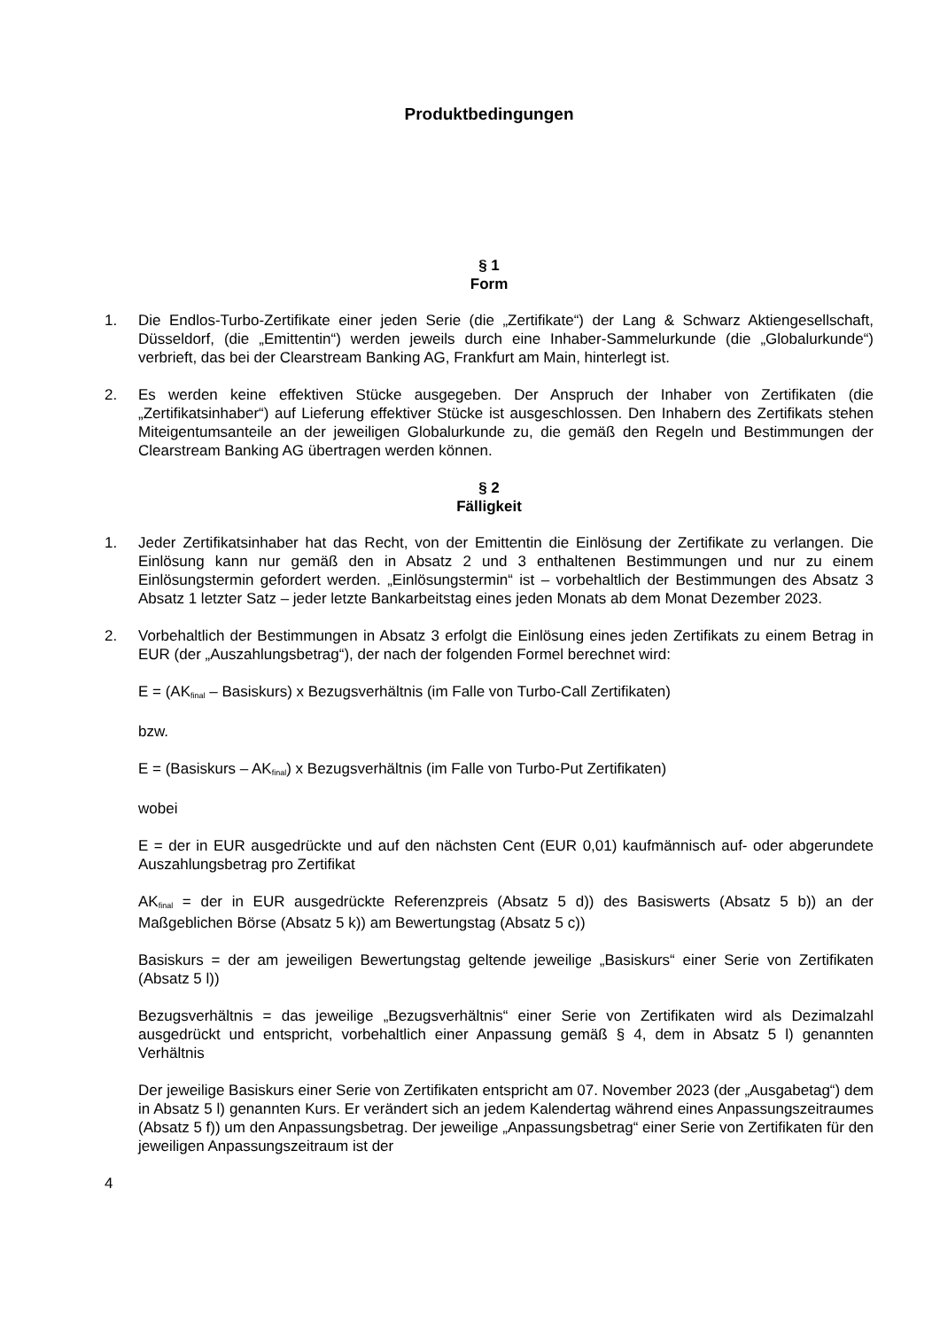Produktbedingungen
§ 1
Form
1. Die Endlos-Turbo-Zertifikate einer jeden Serie (die „Zertifikate“) der Lang & Schwarz Aktiengesellschaft, Düsseldorf, (die „Emittentin“) werden jeweils durch eine Inhaber-Sammelurkunde (die „Globalurkunde“) verbrieft, das bei der Clearstream Banking AG, Frankfurt am Main, hinterlegt ist.
2. Es werden keine effektiven Stücke ausgegeben. Der Anspruch der Inhaber von Zertifikaten (die „Zertifikatsinhaber“) auf Lieferung effektiver Stücke ist ausgeschlossen. Den Inhabern des Zertifikats stehen Miteigentumsanteile an der jeweiligen Globalurkunde zu, die gemäß den Regeln und Bestimmungen der Clearstream Banking AG übertragen werden können.
§ 2
Fälligkeit
1. Jeder Zertifikatsinhaber hat das Recht, von der Emittentin die Einlösung der Zertifikate zu verlangen. Die Einlösung kann nur gemäß den in Absatz 2 und 3 enthaltenen Bestimmungen und nur zu einem Einlösungstermin gefordert werden. „Einlösungstermin“ ist – vorbehaltlich der Bestimmungen des Absatz 3 Absatz 1 letzter Satz – jeder letzte Bankarbeitstag eines jeden Monats ab dem Monat Dezember 2023.
2. Vorbehaltlich der Bestimmungen in Absatz 3 erfolgt die Einlösung eines jeden Zertifikats zu einem Betrag in EUR (der „Auszahlungsbetrag“), der nach der folgenden Formel berechnet wird:
E = (AK<sub>final</sub> – Basiskurs) x Bezugsverhältnis (im Falle von Turbo-Call Zertifikaten)
bzw.
E = (Basiskurs – AK<sub>final</sub>) x Bezugsverhältnis (im Falle von Turbo-Put Zertifikaten)
wobei
E = der in EUR ausgedrückte und auf den nächsten Cent (EUR 0,01) kaufmännisch auf- oder abgerundete Auszahlungsbetrag pro Zertifikat
AK<sub>final</sub> = der in EUR ausgedrückte Referenzpreis (Absatz 5 d)) des Basiswerts (Absatz 5 b)) an der Maßgeblichen Börse (Absatz 5 k)) am Bewertungstag (Absatz 5 c))
Basiskurs = der am jeweiligen Bewertungstag geltende jeweilige „Basiskurs“ einer Serie von Zertifikaten (Absatz 5 l))
Bezugsverhältnis = das jeweilige „Bezugsverhältnis“ einer Serie von Zertifikaten wird als Dezimalzahl ausgedrückt und entspricht, vorbehaltlich einer Anpassung gemäß § 4, dem in Absatz 5 l) genannten Verhältnis
Der jeweilige Basiskurs einer Serie von Zertifikaten entspricht am 07. November 2023 (der „Ausgabetag“) dem in Absatz 5 l) genannten Kurs. Er verändert sich an jedem Kalendertag während eines Anpassungszeitraumes (Absatz 5 f)) um den Anpassungsbetrag. Der jeweilige „Anpassungsbetrag“ einer Serie von Zertifikaten für den jeweiligen Anpassungszeitraum ist der
4